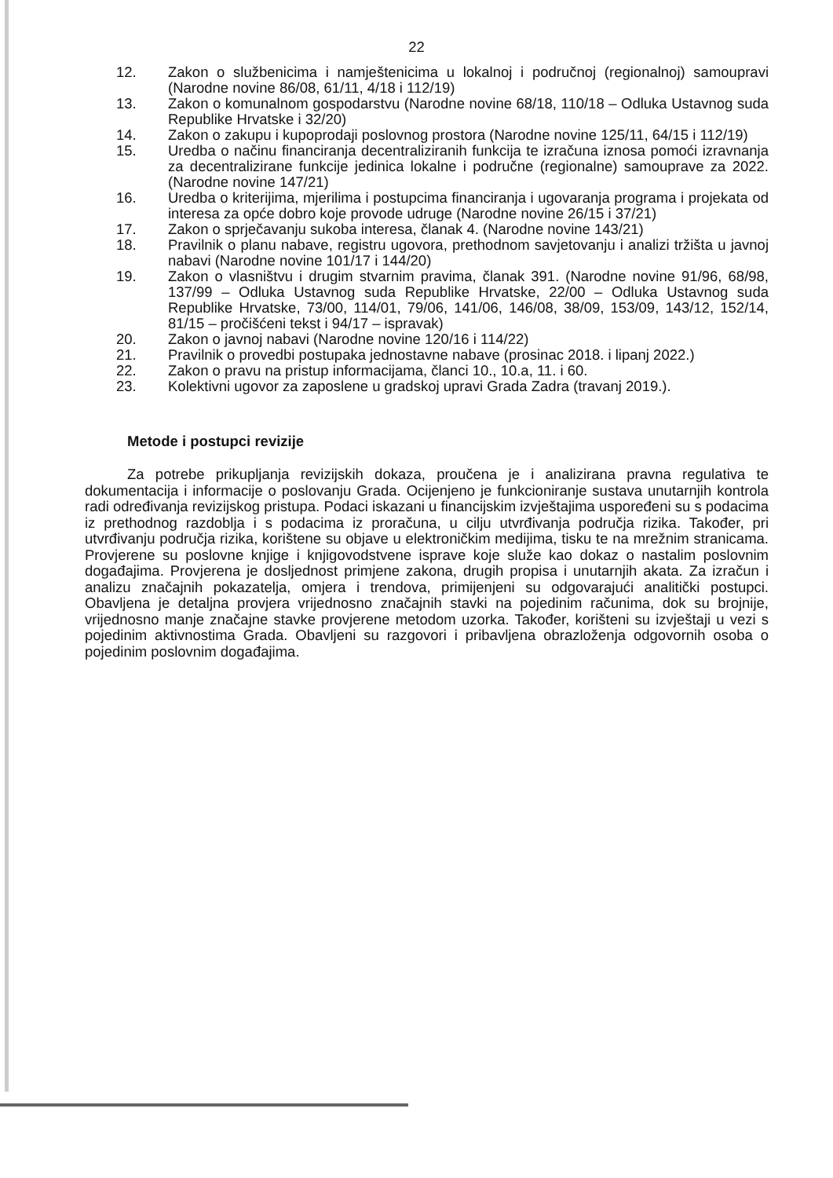22
12. Zakon o službenicima i namještenicima u lokalnoj i područnoj (regionalnoj) samoupravi (Narodne novine 86/08, 61/11, 4/18 i 112/19)
13. Zakon o komunalnom gospodarstvu (Narodne novine 68/18, 110/18 – Odluka Ustavnog suda Republike Hrvatske i 32/20)
14. Zakon o zakupu i kupoprodaji poslovnog prostora (Narodne novine 125/11, 64/15 i 112/19)
15. Uredba o načinu financiranja decentraliziranih funkcija te izračuna iznosa pomoći izravnanja za decentralizirane funkcije jedinica lokalne i područne (regionalne) samouprave za 2022. (Narodne novine 147/21)
16. Uredba o kriterijima, mjerilima i postupcima financiranja i ugovaranja programa i projekata od interesa za opće dobro koje provode udruge (Narodne novine 26/15 i 37/21)
17. Zakon o sprječavanju sukoba interesa, članak 4. (Narodne novine 143/21)
18. Pravilnik o planu nabave, registru ugovora, prethodnom savjetovanju i analizi tržišta u javnoj nabavi (Narodne novine 101/17 i 144/20)
19. Zakon o vlasništvu i drugim stvarnim pravima, članak 391. (Narodne novine 91/96, 68/98, 137/99 – Odluka Ustavnog suda Republike Hrvatske, 22/00 – Odluka Ustavnog suda Republike Hrvatske, 73/00, 114/01, 79/06, 141/06, 146/08, 38/09, 153/09, 143/12, 152/14, 81/15 – pročišćeni tekst i 94/17 – ispravak)
20. Zakon o javnoj nabavi (Narodne novine 120/16 i 114/22)
21. Pravilnik o provedbi postupaka jednostavne nabave (prosinac 2018. i lipanj 2022.)
22. Zakon o pravu na pristup informacijama, članci 10., 10.a, 11. i 60.
23. Kolektivni ugovor za zaposlene u gradskoj upravi Grada Zadra (travanj 2019.).
Metode i postupci revizije
Za potrebe prikupljanja revizijskih dokaza, proučena je i analizirana pravna regulativa te dokumentacija i informacije o poslovanju Grada. Ocijenjeno je funkcioniranje sustava unutarnjih kontrola radi određivanja revizijskog pristupa. Podaci iskazani u financijskim izvještajima uspoređeni su s podacima iz prethodnog razdoblja i s podacima iz proračuna, u cilju utvrđivanja područja rizika. Također, pri utvrđivanju područja rizika, korištene su objave u elektroničkim medijima, tisku te na mrežnim stranicama. Provjerene su poslovne knjige i knjigovodstvene isprave koje služe kao dokaz o nastalim poslovnim događajima. Provjerena je dosljednost primjene zakona, drugih propisa i unutarnjih akata. Za izračun i analizu značajnih pokazatelja, omjera i trendova, primijenjeni su odgovarajući analitički postupci. Obavljena je detaljna provjera vrijednosno značajnih stavki na pojedinim računima, dok su brojnije, vrijednosno manje značajne stavke provjerene metodom uzorka. Također, korišteni su izvještaji u vezi s pojedinim aktivnostima Grada. Obavljeni su razgovori i pribavljena obrazloženja odgovornih osoba o pojedinim poslovnim događajima.